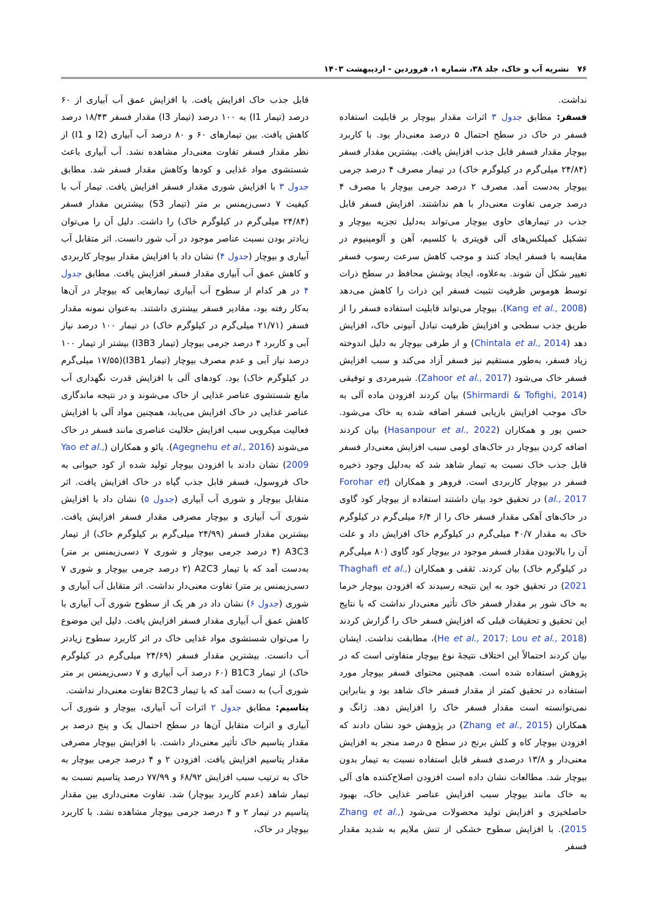۷۶ نشریه آب و خاک، جلد ۳۸، شماره ۱، فروردین - اردیبهشت ۱۴۰۳
نداشت.
فسفر: مطابق جدول ۳ اثرات مقدار بیوچار بر قابلیت استفاده فسفر در خاک در سطح احتمال ۵ درصد معنی‌دار بود. با کاربرد بیوچار مقدار فسفر قابل جذب افزایش یافت. بیشترین مقدار فسفر (۲۴/۸۴ میلی‌گرم در کیلوگرم خاک) در تیمار مصرف ۴ درصد جرمی بیوچار به‌دست آمد. مصرف ۲ درصد جرمی بیوچار با مصرف ۴ درصد جرمی تفاوت معنی‌دار با هم نداشتند. افزایش فسفر قابل جذب در تیمارهای حاوی بیوچار می‌تواند به‌دلیل تجزیه بیوچار و تشکیل کمپلکس‌های آلی قویتری با کلسیم، آهن و آلومینیوم در مقایسه با فسفر ایجاد کنند و موجب کاهش سرعت رسوب فسفر تغییر شکل آن شوند. به‌علاوه، ایجاد پوشش محافظ در سطح ذرات توسط هوموس ظرفیت تثبیت فسفر این ذرات را کاهش می‌دهد (Kang et al., 2008). بیوچار می‌تواند قابلیت استفاده فسفر را از طریق جذب سطحی و افزایش ظرفیت تبادل آنیونی خاک، افزایش دهد (Chintala et al., 2014) و از طرفی بیوچار به دلیل اندوخته زیاد فسفر، به‌طور مستقیم نیز فسفر آزاد می‌کند و سبب افزایش فسفر خاک می‌شود (Zahoor et al., 2017). شیرمردی و توفیقی (Shirmardi & Tofighi, 2014) بیان کردند افزودن ماده آلی به خاک موجب افزایش بازیابی فسفر اضافه شده به خاک می‌شود. حسن پور و همکاران (Hasanpour et al., 2022) بیان کردند اضافه کردن بیوچار در خاک‌های لومی سبب افزایش معنی‌دار فسفر قابل جذب خاک نسبت به تیمار شاهد شد که به‌دلیل وجود ذخیره فسفر در بیوچار کاربردی است. فروهر و همکاران (Forohar et al., 2017) در تحقیق خود بیان داشتند استفاده از بیوچار کود گاوی در خاک‌های آهکی مقدار فسفر خاک را از ۶/۴ میلی‌گرم در کیلوگرم خاک به مقدار ۴۰/۷ میلی‌گرم در کیلوگرم خاک افزایش داد و علت آن را بالابودن مقدار فسفر موجود در بیوچار کود گاوی (۸۰ میلی‌گرم در کیلوگرم خاک) بیان کردند. ثقفی و همکاران (Thaghafi et al., 2021) در تحقیق خود به این نتیجه رسیدند که افزودن بیوچار خرما به خاک شور بر مقدار فسفر خاک تأثیر معنی‌دار نداشت که با نتایج این تحقیق و تحقیقات قبلی که افزایش فسفر خاک را گزارش کردند (He et al., 2017; Lou et al., 2018)، مطابقت نداشت. ایشان بیان کردند احتمالاً این اختلاف نتیجهٔ نوع بیوچار متفاوتی است که در پژوهش استفاده شده است. همچنین محتوای فسفر بیوچار مورد استفاده در تحقیق کمتر از مقدار فسفر خاک شاهد بود و بنابراین نمی‌توانسته است مقدار فسفر خاک را افزایش دهد. ژانگ و همکاران (Zhang et al., 2015) در پژوهش خود نشان دادند که افزودن بیوچار کاه و کلش برنج در سطح ۵ درصد منجر به افزایش معنی‌دار و ۱۳/۸ درصدی فسفر قابل استفاده نسبت به تیمار بدون بیوچار شد. مطالعات نشان داده است افزودن اصلاح‌کننده های آلی به خاک مانند بیوچار سبب افزایش عناصر غذایی خاک، بهبود حاصلخیزی و افزایش تولید محصولات می‌شود (Zhang et al., 2015). با افزایش سطوح خشکی از تنش ملایم به شدید مقدار فسفر
قابل جذب خاک افزایش یافت. با افزایش عمق آب آبیاری از ۶۰ درصد (تیمار I1) به ۱۰۰ درصد (تیمار I3) مقدار فسفر ۱۸/۴۳ درصد کاهش یافت. بین تیمارهای ۶۰ و ۸۰ درصد آب آبیاری (I2 و I1) از نظر مقدار فسفر تفاوت معنی‌دار مشاهده نشد. آب آبیاری باعث شستشوی مواد غذایی و کودها وکاهش مقدار فسفر شد. مطابق جدول ۳ با افزایش شوری مقدار فسفر افزایش یافت. تیمار آب با کیفیت ۷ دسی‌زیمنس بر متر (تیمار S3) بیشترین مقدار فسفر (۲۴/۸۴ میلی‌گرم در کیلوگرم خاک) را داشت. دلیل آن را می‌توان زیادتر بودن نسبت عناصر موجود در آب شور دانست. اثر متقابل آب آبیاری و بیوچار (جدول ۴) نشان داد با افزایش مقدار بیوچار کاربردی و کاهش عمق آب آبیاری مقدار فسفر افزایش یافت. مطابق جدول ۴ در هر کدام از سطوح آب آبیاری تیمارهایی که بیوچار در آن‌ها به‌کار رفته بود، مقادیر فسفر بیشتری داشتند. به‌عنوان نمونه مقدار فسفر (۲۱/۷۱ میلی‌گرم در کیلوگرم خاک) در تیمار ۱۰۰ درصد نیاز آبی و کاربرد ۴ درصد جرمی بیوچار (تیمار I3B3) بیشتر از تیمار ۱۰۰ درصد نیاز آبی و عدم مصرف بیوچار (تیمار I3B1)(۱۷/۵۵ میلی‌گرم در کیلوگرم خاک) بود. کودهای آلی با افزایش قدرت نگهداری آب مانع شستشوی عناصر غذایی از خاک می‌شوند و در نتیجه ماندگاری عناصر غذایی در خاک افزایش می‌یابد، همچنین مواد آلی با افزایش فعالیت میکروبی سبب افزایش حلالیت عناصری مانند فسفر در خاک می‌شوند (Agegnehu et al., 2016). یائو و همکاران (Yao et al., 2009) نشان دادند با افزودن بیوچار تولید شده از کود حیوانی به خاک فروسول، فسفر قابل جذب گیاه در خاک افزایش یافت. اثر متقابل بیوچار و شوری آب آبیاری (جدول ۵) نشان داد با افزایش شوری آب آبیاری و بیوچار مصرفی مقدار فسفر افزایش یافت. بیشترین مقدار فسفر (۲۴/۹۹ میلی‌گرم بر کیلوگرم خاک) از تیمار A3C3 (۴ درصد جرمی بیوچار و شوری ۷ دسی‌زیمنس بر متر) به‌دست آمد که با تیمار A2C3 (۲ درصد جرمی بیوچار و شوری ۷ دسی‌زیمنس بر متر) تفاوت معنی‌دار نداشت. اثر متقابل آب آبیاری و شوری (جدول ۶) نشان داد در هر یک از سطوح شوری آب آبیاری با کاهش عمق آب آبیاری مقدار فسفر افزایش یافت. دلیل این موضوع را می‌توان شستشوی مواد غذایی خاک در اثر کاربرد سطوح زیادتر آب دانست. بیشترین مقدار فسفر (۲۴/۶۹ میلی‌گرم در کیلوگرم خاک) از تیمار B1C3 (۶۰ درصد آب آبیاری و ۷ دسی‌زیمنس بر متر شوری آب) به دست آمد که با تیمار B2C3 تفاوت معنی‌دار نداشت.
پتاسیم: مطابق جدول ۲ اثرات آب آبیاری، بیوچار و شوری آب آبیاری و اثرات متقابل آن‌ها در سطح احتمال یک و پنج درصد بر مقدار پتاسیم خاک تأثیر معنی‌دار داشت. با افزایش بیوچار مصرفی مقدار پتاسیم افزایش یافت. افزودن ۲ و ۴ درصد جرمی بیوچار به خاک به ترتیب سبب افزایش ۶۸/۹۲ و ۷۷/۹۹ درصد پتاسیم نسبت به تیمار شاهد (عدم کاربرد بیوچار) شد. تفاوت معنی‌داری بین مقدار پتاسیم در تیمار ۲ و ۴ درصد جرمی بیوچار مشاهده نشد. با کاربرد بیوچار در خاک،